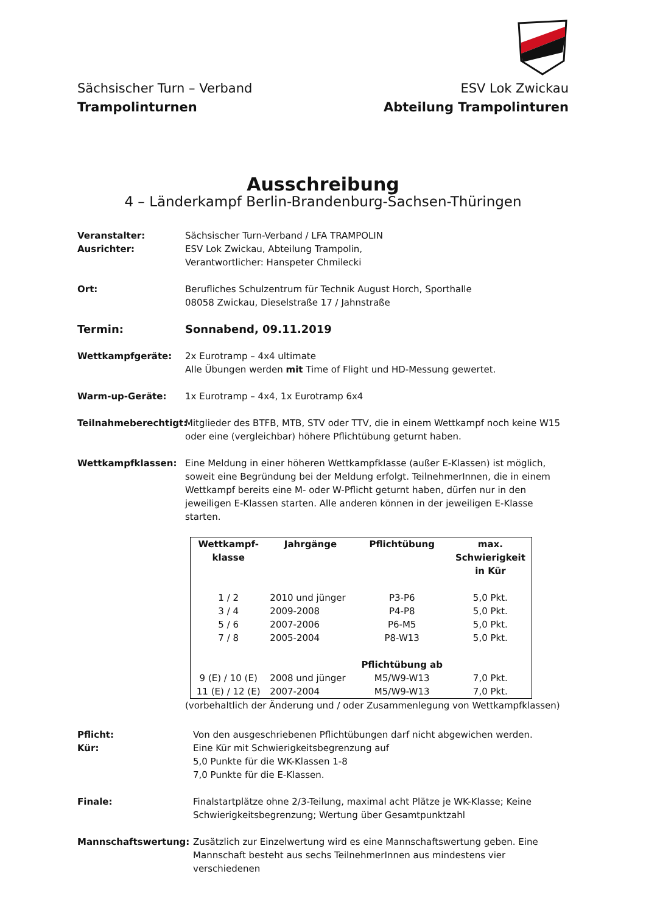Sächsischer Turn – Verband
Trampolinturnen
ESV Lok Zwickau
Abteilung Trampolinturen
Ausschreibung
4 – Länderkampf Berlin-Brandenburg-Sachsen-Thüringen
Veranstalter:
Ausrichter:
Sächsischer Turn-Verband / LFA TRAMPOLIN
ESV Lok Zwickau, Abteilung Trampolin,
Verantwortlicher: Hanspeter Chmilecki
Ort: Berufliches Schulzentrum für Technik August Horch, Sporthalle
08058 Zwickau, Dieselstraße 17 / Jahnstraße
Termin: Sonnabend, 09.11.2019
Wettkampfgeräte: 2x Eurotramp – 4x4 ultimate
Alle Übungen werden mit Time of Flight und HD-Messung gewertet.
Warm-up-Geräte: 1x Eurotramp – 4x4, 1x Eurotramp 6x4
Teilnahmeberechtigt:
Mitglieder des BTFB, MTB, STV oder TTV, die in einem Wettkampf noch keine W15 oder eine (vergleichbar) höhere Pflichtübung geturnt haben.
Wettkampfklassen: Eine Meldung in einer höheren Wettkampfklasse (außer E-Klassen) ist möglich, soweit eine Begründung bei der Meldung erfolgt. TeilnehmerInnen, die in einem Wettkampf bereits eine M- oder W-Pflicht geturnt haben, dürfen nur in den jeweiligen E-Klassen starten. Alle anderen können in der jeweiligen E-Klasse starten.
| Wettkampf- klasse | Jahrgänge | Pflichtübung | max. Schwierigkeit in Kür |
| --- | --- | --- | --- |
| 1 / 2 | 2010 und jünger | P3-P6 | 5,0 Pkt. |
| 3 / 4 | 2009-2008 | P4-P8 | 5,0 Pkt. |
| 5 / 6 | 2007-2006 | P6-M5 | 5,0 Pkt. |
| 7 / 8 | 2005-2004 | P8-W13 | 5,0 Pkt. |
| | | Pflichtübung ab | |
| 9 (E) / 10 (E) | 2008 und jünger | M5/W9-W13 | 7,0 Pkt. |
| 11 (E) / 12 (E) | 2007-2004 | M5/W9-W13 | 7,0 Pkt. |
(vorbehaltlich der Änderung und / oder Zusammenlegung von Wettkampfklassen)
Pflicht:
Kür:
Von den ausgeschriebenen Pflichtübungen darf nicht abgewichen werden.
Eine Kür mit Schwierigkeitsbegrenzung auf
5,0 Punkte für die WK-Klassen 1-8
7,0 Punkte für die E-Klassen.
Finale: Finalstartplätze ohne 2/3-Teilung, maximal acht Plätze je WK-Klasse; Keine Schwierigkeitsbegrenzung; Wertung über Gesamtpunktzahl
Mannschaftswertung: Zusätzlich zur Einzelwertung wird es eine Mannschaftswertung geben. Eine Mannschaft besteht aus sechs TeilnehmerInnen aus mindestens vier verschiedenen